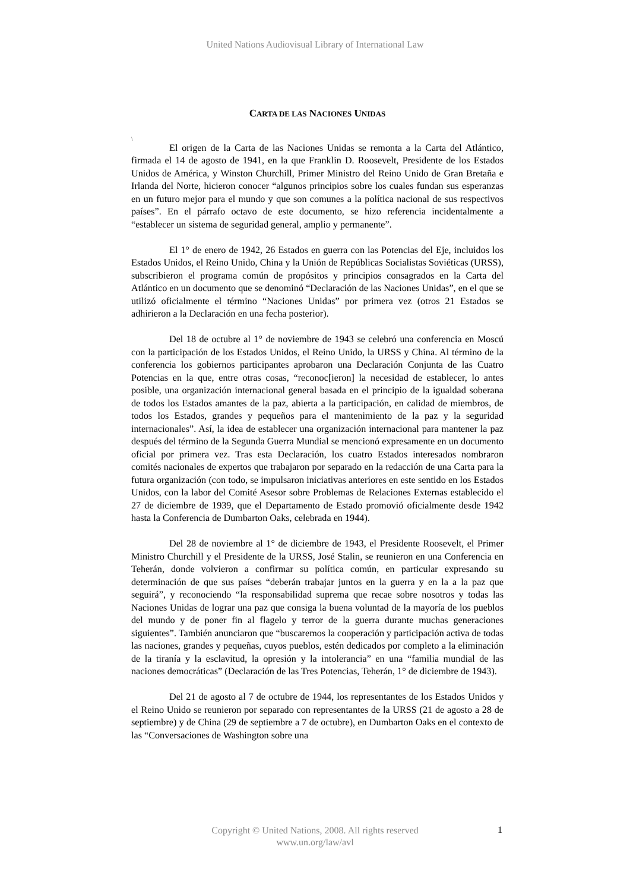United Nations Audiovisual Library of International Law
CARTA DE LAS NACIONES UNIDAS
\
El origen de la Carta de las Naciones Unidas se remonta a la Carta del Atlántico, firmada el 14 de agosto de 1941, en la que Franklin D. Roosevelt, Presidente de los Estados Unidos de América, y Winston Churchill, Primer Ministro del Reino Unido de Gran Bretaña e Irlanda del Norte, hicieron conocer “algunos principios sobre los cuales fundan sus esperanzas en un futuro mejor para el mundo y que son comunes a la política nacional de sus respectivos países”. En el párrafo octavo de este documento, se hizo referencia incidentalmente a “establecer un sistema de seguridad general, amplio y permanente”.
El 1° de enero de 1942, 26 Estados en guerra con las Potencias del Eje, incluidos los Estados Unidos, el Reino Unido, China y la Unión de Repúblicas Socialistas Soviéticas (URSS), subscribieron el programa común de propósitos y principios consagrados en la Carta del Atlántico en un documento que se denominó “Declaración de las Naciones Unidas”, en el que se utilizó oficialmente el término “Naciones Unidas” por primera vez (otros 21 Estados se adhirieron a la Declaración en una fecha posterior).
Del 18 de octubre al 1° de noviembre de 1943 se celebró una conferencia en Moscú con la participación de los Estados Unidos, el Reino Unido, la URSS y China. Al término de la conferencia los gobiernos participantes aprobaron una Declaración Conjunta de las Cuatro Potencias en la que, entre otras cosas, “reconoc[ieron] la necesidad de establecer, lo antes posible, una organización internacional general basada en el principio de la igualdad soberana de todos los Estados amantes de la paz, abierta a la participación, en calidad de miembros, de todos los Estados, grandes y pequeños para el mantenimiento de la paz y la seguridad internacionales”. Así, la idea de establecer una organización internacional para mantener la paz después del término de la Segunda Guerra Mundial se mencionó expresamente en un documento oficial por primera vez. Tras esta Declaración, los cuatro Estados interesados nombraron comités nacionales de expertos que trabajaron por separado en la redacción de una Carta para la futura organización (con todo, se impulsaron iniciativas anteriores en este sentido en los Estados Unidos, con la labor del Comité Asesor sobre Problemas de Relaciones Externas establecido el 27 de diciembre de 1939, que el Departamento de Estado promovió oficialmente desde 1942 hasta la Conferencia de Dumbarton Oaks, celebrada en 1944).
Del 28 de noviembre al 1° de diciembre de 1943, el Presidente Roosevelt, el Primer Ministro Churchill y el Presidente de la URSS, José Stalin, se reunieron en una Conferencia en Teherán, donde volvieron a confirmar su política común, en particular expresando su determinación de que sus países “deberán trabajar juntos en la guerra y en la a la paz que seguirá”, y reconociendo “la responsabilidad suprema que recae sobre nosotros y todas las Naciones Unidas de lograr una paz que consiga la buena voluntad de la mayoría de los pueblos del mundo y de poner fin al flagelo y terror de la guerra durante muchas generaciones siguientes”. También anunciaron que “buscaremos la cooperación y participación activa de todas las naciones, grandes y pequeñas, cuyos pueblos, estén dedicados por completo a la eliminación de la tiranía y la esclavitud, la opresión y la intolerancia” en una “familia mundial de las naciones democráticas” (Declaración de las Tres Potencias, Teherán, 1° de diciembre de 1943).
Del 21 de agosto al 7 de octubre de 1944, los representantes de los Estados Unidos y el Reino Unido se reunieron por separado con representantes de la URSS (21 de agosto a 28 de septiembre) y de China (29 de septiembre a 7 de octubre), en Dumbarton Oaks en el contexto de las “Conversaciones de Washington sobre una
Copyright © United Nations, 2008. All rights reserved
www.un.org/law/avl
1